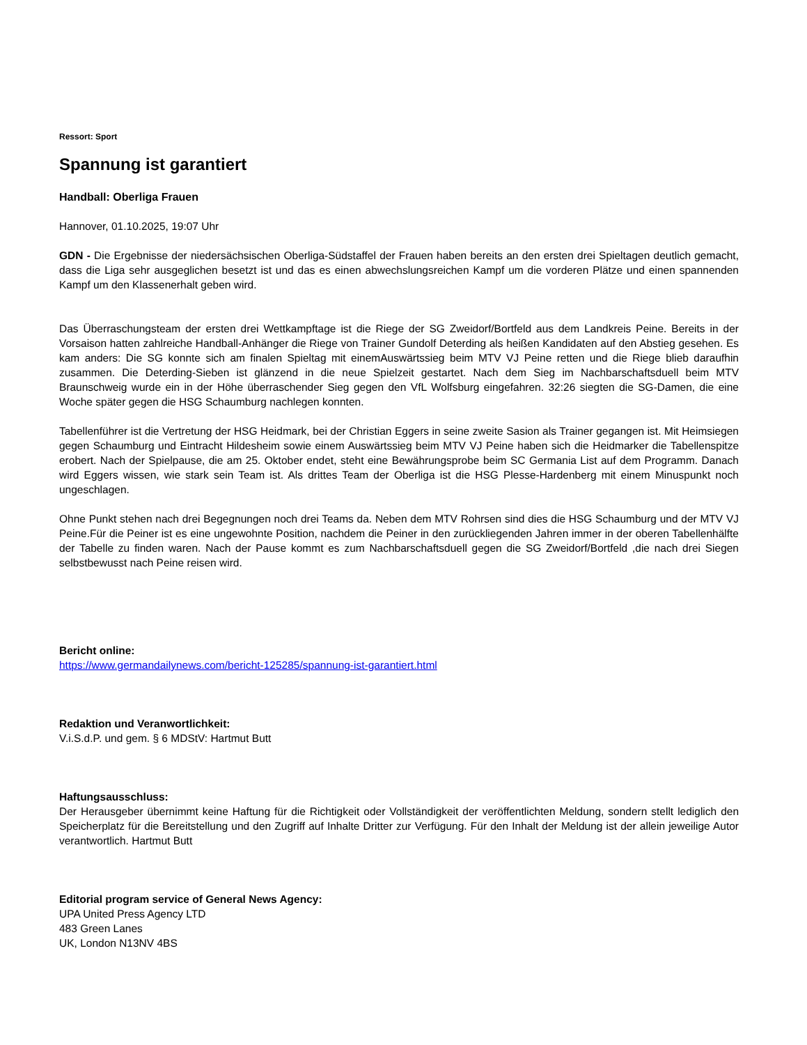Ressort: Sport
Spannung ist garantiert
Handball: Oberliga Frauen
Hannover, 01.10.2025, 19:07 Uhr
GDN - Die Ergebnisse der niedersächsischen Oberliga-Südstaffel der Frauen haben bereits an den ersten drei Spieltagen deutlich gemacht, dass die Liga sehr ausgeglichen besetzt ist und das es einen abwechslungsreichen Kampf um die vorderen Plätze und einen spannenden Kampf um den Klassenerhalt geben wird.
Das Überraschungsteam der ersten drei Wettkampftage ist die Riege der SG Zweidorf/Bortfeld aus dem Landkreis Peine. Bereits in der Vorsaison hatten zahlreiche Handball-Anhänger die Riege von Trainer Gundolf Deterding als heißen Kandidaten auf den Abstieg gesehen. Es kam anders: Die SG konnte sich am finalen Spieltag mit einemAuswärtssieg beim MTV VJ Peine retten und die Riege blieb daraufhin zusammen. Die Deterding-Sieben ist glänzend in die neue Spielzeit gestartet. Nach dem Sieg im Nachbarschaftsduell beim MTV Braunschweig wurde ein in der Höhe überraschender Sieg gegen den VfL Wolfsburg eingefahren. 32:26 siegten die SG-Damen, die eine Woche später gegen die HSG Schaumburg nachlegen konnten.
Tabellenführer ist die Vertretung der HSG Heidmark, bei der Christian Eggers in seine zweite Sasion als Trainer gegangen ist. Mit Heimsiegen gegen Schaumburg und Eintracht Hildesheim sowie einem Auswärtssieg beim MTV VJ Peine haben sich die Heidmarker die Tabellenspitze erobert. Nach der Spielpause, die am 25. Oktober endet, steht eine Bewährungsprobe beim SC Germania List auf dem Programm. Danach wird Eggers wissen, wie stark sein Team ist. Als drittes Team der Oberliga ist die HSG Plesse-Hardenberg mit einem Minuspunkt noch ungeschlagen.
Ohne Punkt stehen nach drei Begegnungen noch drei Teams da. Neben dem MTV Rohrsen sind dies die HSG Schaumburg und der MTV VJ Peine.Für die Peiner ist es eine ungewohnte Position, nachdem die Peiner in den zurückliegenden Jahren immer in der oberen Tabellenhälfte der Tabelle zu finden waren. Nach der Pause kommt es zum Nachbarschaftsduell gegen die SG Zweidorf/Bortfeld ,die nach drei Siegen selbstbewusst nach Peine reisen wird.
Bericht online:
https://www.germandailynews.com/bericht-125285/spannung-ist-garantiert.html
Redaktion und Veranwortlichkeit:
V.i.S.d.P. und gem. § 6 MDStV: Hartmut Butt
Haftungsausschluss:
Der Herausgeber übernimmt keine Haftung für die Richtigkeit oder Vollständigkeit der veröffentlichten Meldung, sondern stellt lediglich den Speicherplatz für die Bereitstellung und den Zugriff auf Inhalte Dritter zur Verfügung. Für den Inhalt der Meldung ist der allein jeweilige Autor verantwortlich. Hartmut Butt
Editorial program service of General News Agency:
UPA United Press Agency LTD
483 Green Lanes
UK, London N13NV 4BS